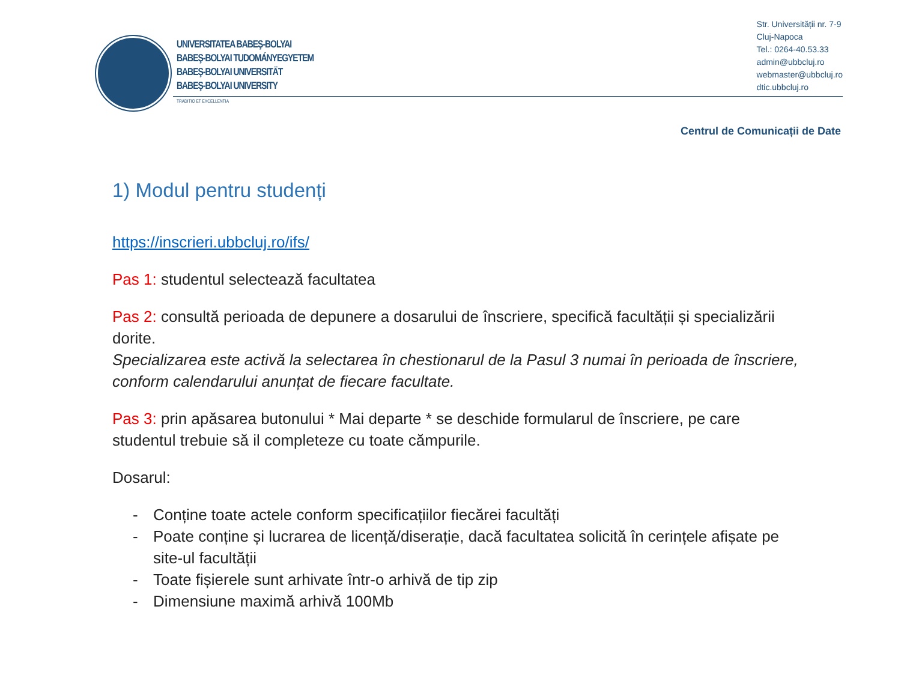UNIVERSITATEA BABEŞ-BOLYAI
BABEŞ-BOLYAI TUDOMÁNYEGYETEM
BABEŞ-BOLYAI UNIVERSITÄT
BABEŞ-BOLYAI UNIVERSITY
TRADITIO ET EXCELLENTIA
Str. Universității nr. 7-9
Cluj-Napoca
Tel.: 0264-40.53.33
admin@ubbcluj.ro
webmaster@ubbcluj.ro
dtic.ubbcluj.ro
Centrul de Comunicații de Date
1) Modul pentru studenți
https://inscrieri.ubbcluj.ro/ifs/
Pas 1: studentul selectează facultatea
Pas 2: consultă perioada de depunere a dosarului de înscriere, specifică facultății și specializării dorite.
Specializarea este activă la selectarea în chestionarul de la Pasul 3 numai în perioada de înscriere, conform calendarului anunțat de fiecare facultate.
Pas 3: prin apăsarea butonului * Mai departe * se deschide formularul de înscriere, pe care studentul trebuie să il completeze cu toate cămpurile.
Dosarul:
- Conține toate actele conform specificațiilor fiecărei facultăți
- Poate conține și lucrarea de licență/diserație, dacă facultatea solicită în cerințele afișate pe site-ul facultății
- Toate fișierele sunt arhivate într-o arhivă de tip zip
- Dimensiune maximă arhivă 100Mb